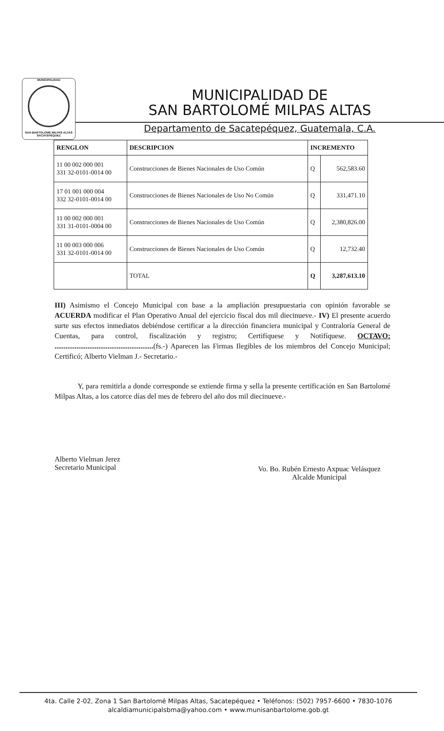MUNICIPALIDAD
SAN BARTOLOMÉ MILPAS ALTAS SACATEPÉQUEZ
MUNICIPALIDAD DE
SAN BARTOLOMÉ MILPAS ALTAS
Departamento de Sacatepéquez, Guatemala, C.A.
| RENGLON | DESCRIPCION | INCREMENTO | |
| --- | --- | --- | --- |
| 11 00 002 000 001 331 32-0101-0014 00 | Construcciones de Bienes Nacionales de Uso Común | Q | 562,583.60 |
| 17 01 001 000 004 332 32-0101-0014 00 | Construcciones de Bienes Nacionales de Uso No Común | Q | 331,471.10 |
| 11 00 002 000 001 331 31-0101-0004 00 | Construcciones de Bienes Nacionales de Uso Común | Q | 2,380,826.00 |
| 11 00 003 000 006 331 32-0101-0014 00 | Construcciones de Bienes Nacionales de Uso Común | Q | 12,732.40 |
| | TOTAL | Q | 3,287,613.10 |
III) Asimismo el Concejo Municipal con base a la ampliación presupuestaria con opinión favorable se ACUERDA modificar el Plan Operativo Anual del ejercicio fiscal dos mil diecinueve.- IV) El presente acuerdo surte sus efectos inmediatos debiéndose certificar a la dirección financiera municipal y Contraloría General de Cuentas, para control, fiscalización y registro; Certifíquese y Notifíquese. OCTAVO: ......................................................(fs.-) Aparecen las Firmas Ilegibles de los miembros del Concejo Municipal; Certificó; Alberto Vielman J.- Secretario.-
Y, para remitirla a donde corresponde se extiende firma y sella la presente certificación en San Bartolomé Milpas Altas, a los catorce días del mes de febrero del año dos mil diecinueve.-
Alberto Vielman Jerez
Secretario Municipal
Vo. Bo. Rubén Ernesto Axpuac Velásquez
Alcalde Municipal
4ta. Calle 2-02, Zona 1 San Bartolomé Milpas Altas, Sacatepéquez • Teléfonos: (502) 7957-6600 • 7830-1076
alcaldiamunicipalsbma@yahoo.com • www.munisanbartolome.gob.gt